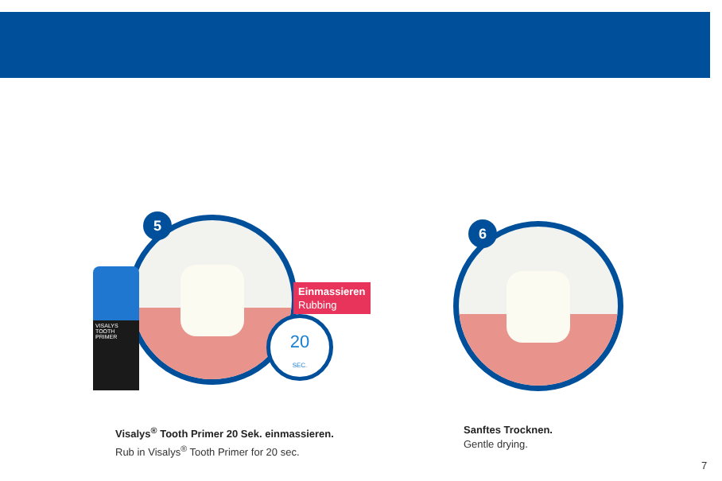5
VISALYS
TOOTH PRIMER
Einmassieren
Rubbing
20
SEC.
6
Visalys<sup>®</sup> Tooth Primer 20 Sek. einmassieren.
Rub in Visalys<sup>®</sup> Tooth Primer for 20 sec.
Sanftes Trocknen.
Gentle drying.
7